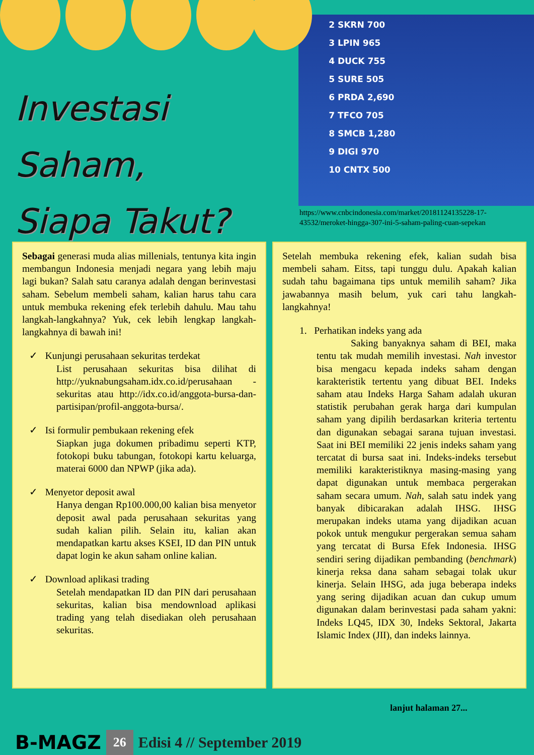Investasi Saham,
Siapa Takut?
2 SKRN 700
3 LPIN 965
4 DUCK 755
5 SURE 505
6 PRDA 2,690
7 TFCO 705
8 SMCB 1,280
9 DIGI 970
10 CNTX 500
https://www.cnbcindonesia.com/market/20181124135228-17-43532/meroket-hingga-307-ini-5-saham-paling-cuan-sepekan
Sebagai generasi muda alias millenials, tentunya kita ingin membangun Indonesia menjadi negara yang lebih maju lagi bukan? Salah satu caranya adalah dengan berinvestasi saham. Sebelum membeli saham, kalian harus tahu cara untuk membuka rekening efek terlebih dahulu. Mau tahu langkah-langkahnya? Yuk, cek lebih lengkap langkah-langkahnya di bawah ini!
✓ Kunjungi perusahaan sekuritas terdekat
List perusahaan sekuritas bisa dilihat di http://yuknabungsaham.idx.co.id/perusahaan -sekuritas atau http://idx.co.id/anggota-bursa-dan-partisipan/profil-anggota-bursa/.
✓ Isi formulir pembukaan rekening efek
Siapkan juga dokumen pribadimu seperti KTP, fotokopi buku tabungan, fotokopi kartu keluarga, materai 6000 dan NPWP (jika ada).
✓ Menyetor deposit awal
Hanya dengan Rp100.000,00 kalian bisa menyetor deposit awal pada perusahaan sekuritas yang sudah kalian pilih. Selain itu, kalian akan mendapatkan kartu akses KSEI, ID dan PIN untuk dapat login ke akun saham online kalian.
✓ Download aplikasi trading
Setelah mendapatkan ID dan PIN dari perusahaan sekuritas, kalian bisa mendownload aplikasi trading yang telah disediakan oleh perusahaan sekuritas.
Setelah membuka rekening efek, kalian sudah bisa membeli saham. Eitss, tapi tunggu dulu. Apakah kalian sudah tahu bagaimana tips untuk memilih saham? Jika jawabannya masih belum, yuk cari tahu langkah-langkahnya!
1. Perhatikan indeks yang ada
Saking banyaknya saham di BEI, maka tentu tak mudah memilih investasi. Nah investor bisa mengacu kepada indeks saham dengan karakteristik tertentu yang dibuat BEI. Indeks saham atau Indeks Harga Saham adalah ukuran statistik perubahan gerak harga dari kumpulan saham yang dipilih berdasarkan kriteria tertentu dan digunakan sebagai sarana tujuan investasi. Saat ini BEI memiliki 22 jenis indeks saham yang tercatat di bursa saat ini. Indeks-indeks tersebut memiliki karakteristiknya masing-masing yang dapat digunakan untuk membaca pergerakan saham secara umum. Nah, salah satu indek yang banyak dibicarakan adalah IHSG. IHSG merupakan indeks utama yang dijadikan acuan pokok untuk mengukur pergerakan semua saham yang tercatat di Bursa Efek Indonesia. IHSG sendiri sering dijadikan pembanding (benchmark) kinerja reksa dana saham sebagai tolak ukur kinerja. Selain IHSG, ada juga beberapa indeks yang sering dijadikan acuan dan cukup umum digunakan dalam berinvestasi pada saham yakni: Indeks LQ45, IDX 30, Indeks Sektoral, Jakarta Islamic Index (JII), dan indeks lainnya.
lanjut halaman 27...
B-MAGZ 26 Edisi 4 // September 2019